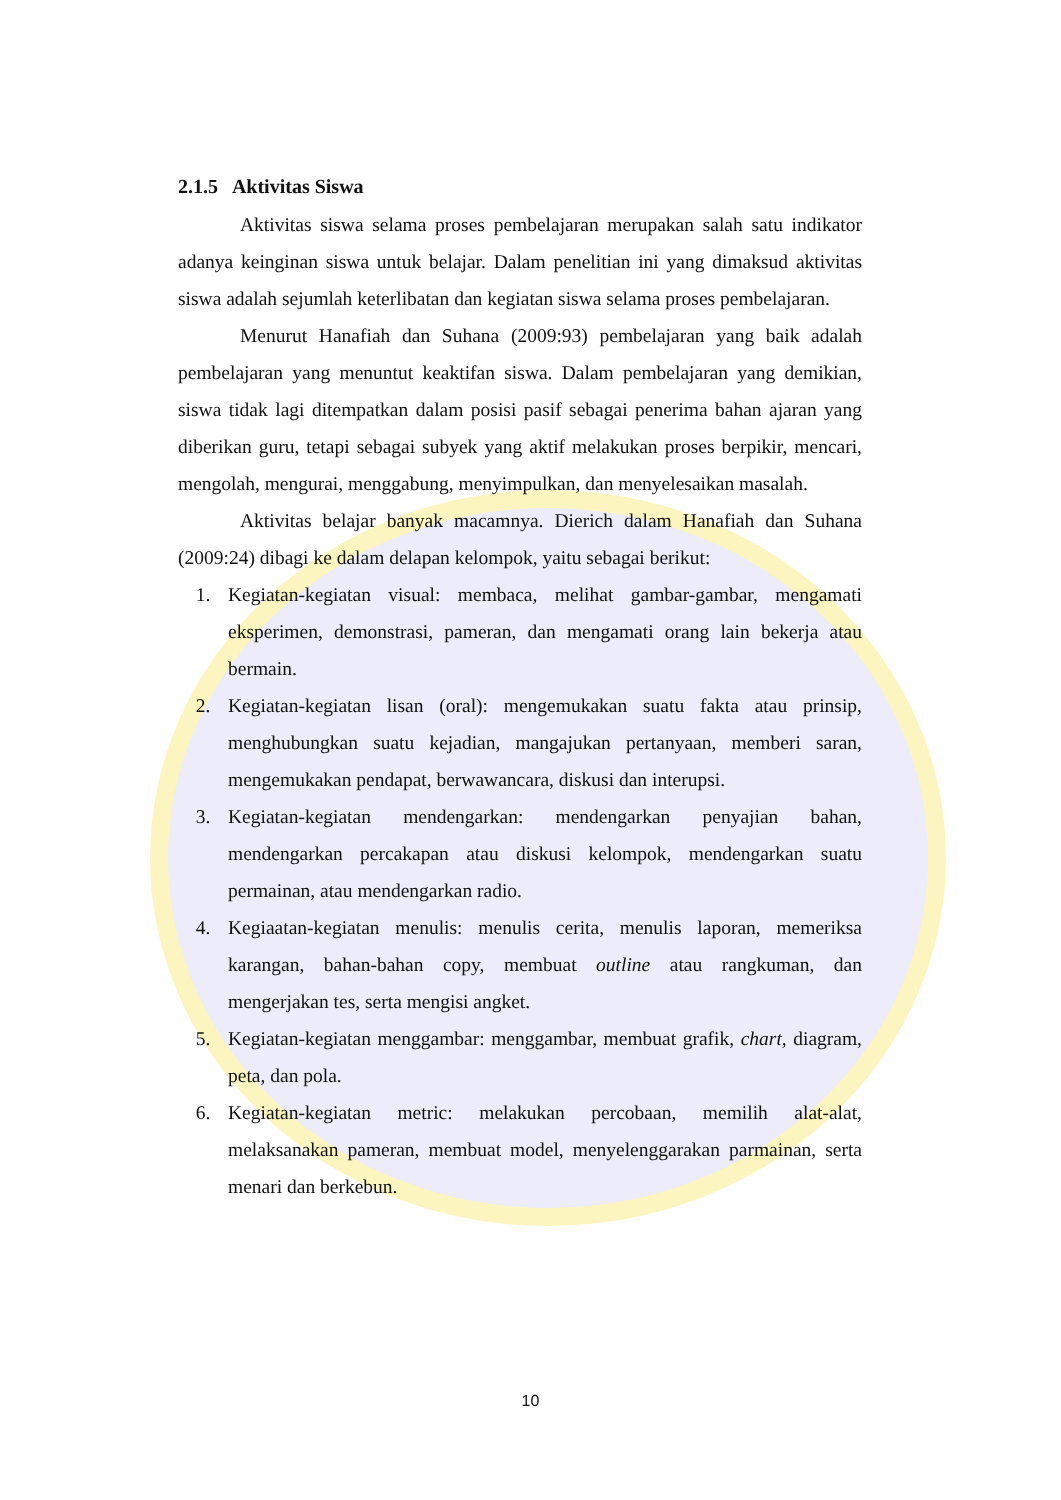2.1.5 Aktivitas Siswa
Aktivitas siswa selama proses pembelajaran merupakan salah satu indikator adanya keinginan siswa untuk belajar. Dalam penelitian ini yang dimaksud aktivitas siswa adalah sejumlah keterlibatan dan kegiatan siswa selama proses pembelajaran.
Menurut Hanafiah dan Suhana (2009:93) pembelajaran yang baik adalah pembelajaran yang menuntut keaktifan siswa. Dalam pembelajaran yang demikian, siswa tidak lagi ditempatkan dalam posisi pasif sebagai penerima bahan ajaran yang diberikan guru, tetapi sebagai subyek yang aktif melakukan proses berpikir, mencari, mengolah, mengurai, menggabung, menyimpulkan, dan menyelesaikan masalah.
Aktivitas belajar banyak macamnya. Dierich dalam Hanafiah dan Suhana (2009:24) dibagi ke dalam delapan kelompok, yaitu sebagai berikut:
1. Kegiatan-kegiatan visual: membaca, melihat gambar-gambar, mengamati eksperimen, demonstrasi, pameran, dan mengamati orang lain bekerja atau bermain.
2. Kegiatan-kegiatan lisan (oral): mengemukakan suatu fakta atau prinsip, menghubungkan suatu kejadian, mangajukan pertanyaan, memberi saran, mengemukakan pendapat, berwawancara, diskusi dan interupsi.
3. Kegiatan-kegiatan mendengarkan: mendengarkan penyajian bahan, mendengarkan percakapan atau diskusi kelompok, mendengarkan suatu permainan, atau mendengarkan radio.
4. Kegiaatan-kegiatan menulis: menulis cerita, menulis laporan, memeriksa karangan, bahan-bahan copy, membuat outline atau rangkuman, dan mengerjakan tes, serta mengisi angket.
5. Kegiatan-kegiatan menggambar: menggambar, membuat grafik, chart, diagram, peta, dan pola.
6. Kegiatan-kegiatan metric: melakukan percobaan, memilih alat-alat, melaksanakan pameran, membuat model, menyelenggarakan parmainan, serta menari dan berkebun.
10